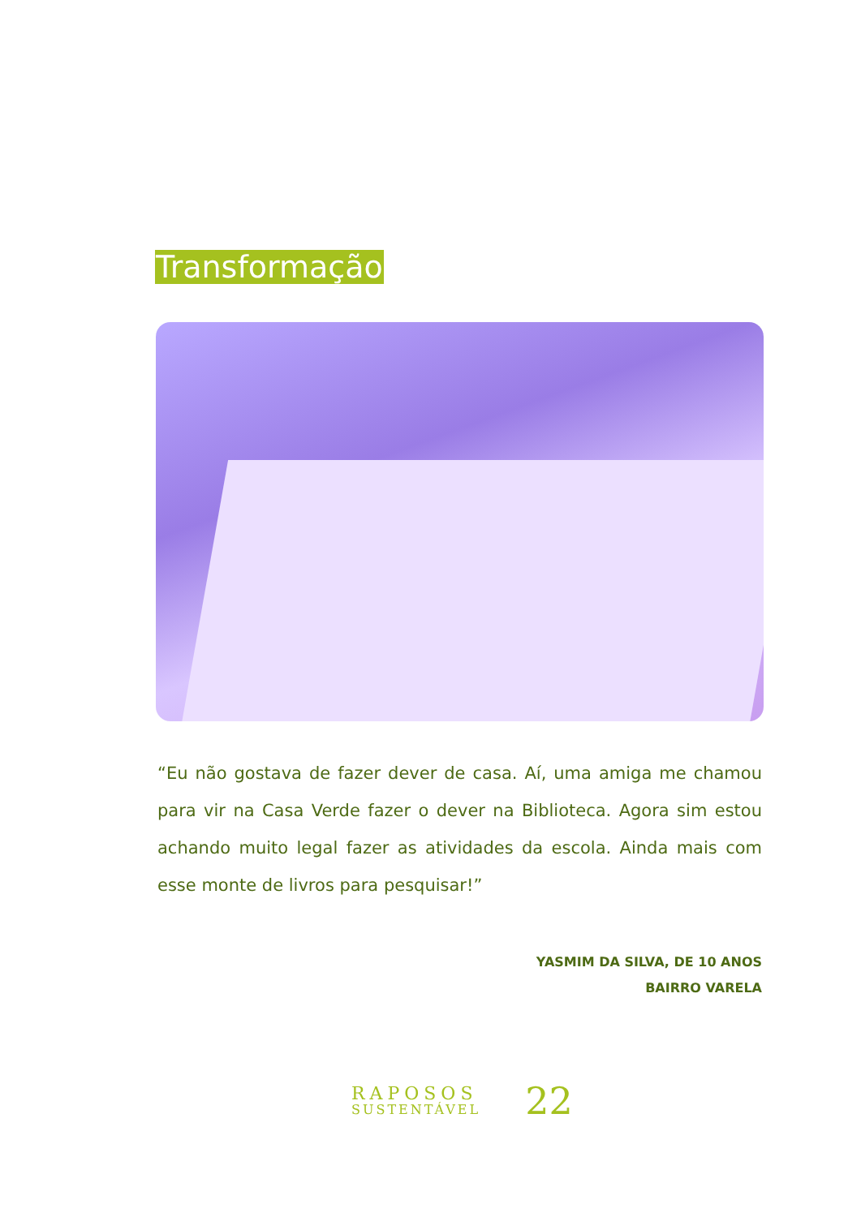Transformação
“Eu não gostava de fazer dever de casa. Aí, uma amiga me chamou para vir na Casa Verde fazer o dever na Biblioteca. Agora sim estou achando muito legal fazer as atividades da escola. Ainda mais com esse monte de livros para pesquisar!”
YASMIM DA SILVA, DE 10 ANOS
BAIRRO VARELA
RAPOSOS
SUSTENTÁVEL
22